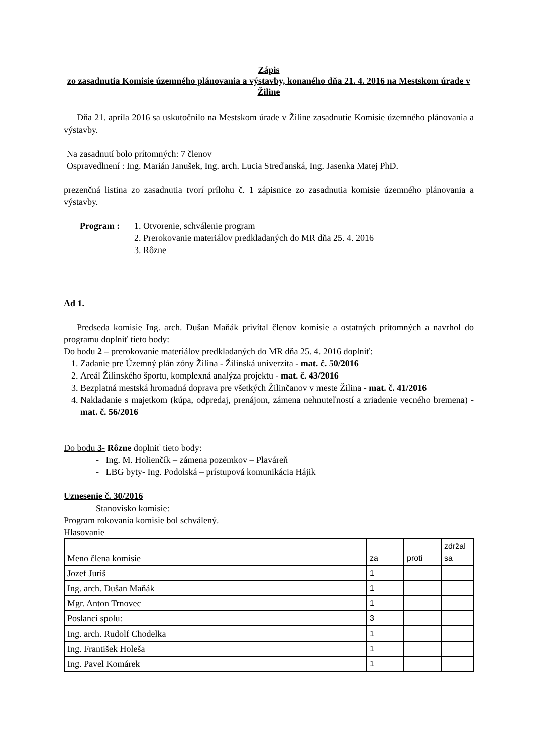Zápis
zo zasadnutia Komisie územného plánovania a výstavby, konaného dňa 21. 4. 2016 na Mestskom úrade v Žiline
Dňa 21. apríla 2016 sa uskutočnilo na Mestskom úrade v Žiline zasadnutie Komisie územného plánovania a výstavby.
Na zasadnutí bolo prítomných: 7 členov
Ospravedlnení : Ing. Marián Janušek, Ing. arch. Lucia Streďanská, Ing. Jasenka Matej PhD.
prezenčná listina zo zasadnutia tvorí prílohu č. 1 zápisnice zo zasadnutia komisie územného plánovania a výstavby.
Program : 1. Otvorenie, schválenie program
2. Prerokovanie materiálov predkladaných do MR dňa 25. 4. 2016
3. Rôzne
Ad 1.
Predseda komisie Ing. arch. Dušan Maňák privítal členov komisie a ostatných prítomných a navrhol do programu doplniť tieto body:
Do bodu 2 – prerokovanie materiálov predkladaných do MR dňa 25. 4. 2016 doplniť:
1. Zadanie pre Územný plán zóny Žilina - Žilinská univerzita - mat. č. 50/2016
2. Areál Žilinského športu, komplexná analýza projektu - mat. č. 43/2016
3. Bezplatná mestská hromadná doprava pre všetkých Žilinčanov v meste Žilina - mat. č. 41/2016
4. Nakladanie s majetkom (kúpa, odpredaj, prenájom, zámena nehnuteľností a zriadenie vecného bremena) - mat. č. 56/2016
Do bodu 3- Rôzne doplniť tieto body:
- Ing. M. Holienčík – zámena pozemkov – Plaváreň
- LBG byty- Ing. Podolská – prístupová komunikácia Hájik
Uznesenie č. 30/2016
Stanovisko komisie:
Program rokovania komisie bol schválený.
Hlasovanie
| Meno člena komisie | za | proti | zdržal sa |
| --- | --- | --- | --- |
| Jozef Juriš | 1 | | |
| Ing. arch. Dušan Maňák | 1 | | |
| Mgr. Anton Trnovec | 1 | | |
| Poslanci spolu: | 3 | | |
| Ing. arch. Rudolf Chodelka | 1 | | |
| Ing. František Holeša | 1 | | |
| Ing. Pavel Komárek | 1 | | |